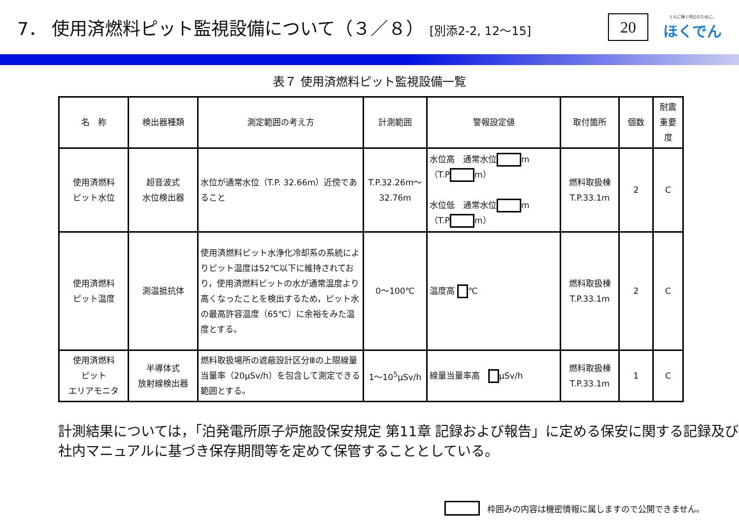7． 使用済燃料ピット監視設備について（３／８） [別添2-2, 12～15]
20
ともに輝く明日のために。
ほくでん
表７ 使用済燃料ピット監視設備一覧
| 名 称 | 検出器種類 | 測定範囲の考え方 | 計測範囲 | 警報設定値 | 取付箇所 | 個数 | 耐震 重要度 |
| --- | --- | --- | --- | --- | --- | --- | --- |
| 使用済燃料 ピット水位 | 超音波式 水位検出器 | 水位が通常水位（T.P. 32.66m）近傍であること | T.P.32.26m～ 32.76m | 水位高 通常水位 m （T.P m） 水位低 通常水位 m （T.P m） | 燃料取扱棟 T.P.33.1m | 2 | C |
| 使用済燃料 ピット温度 | 測温抵抗体 | 使用済燃料ピット水浄化冷却系の系統によりピット温度は52℃以下に維持されており，使用済燃料ピットの水が通常温度より高くなったことを検出するため，ピット水の最高許容温度（65℃）に余裕をみた温度とする。 | 0～100℃ | 温度高 ℃ | 燃料取扱棟 T.P.33.1m | 2 | C |
| 使用済燃料 ピット エリアモニタ | 半導体式 放射線検出器 | 燃料取扱場所の遮蔽設計区分Ⅲの上限線量当量率（20μSv/h）を包含して測定できる範囲とする。 | 1～10<sup>5</sup>μSv/h | 線量当量率高 μSv/h | 燃料取扱棟 T.P.33.1m | 1 | C |
計測結果については，「泊発電所原子炉施設保安規定 第11章 記録および報告」に定める保安に関する記録及び社内マニュアルに基づき保存期間等を定めて保管することとしている。
枠囲みの内容は機密情報に属しますので公開できません。